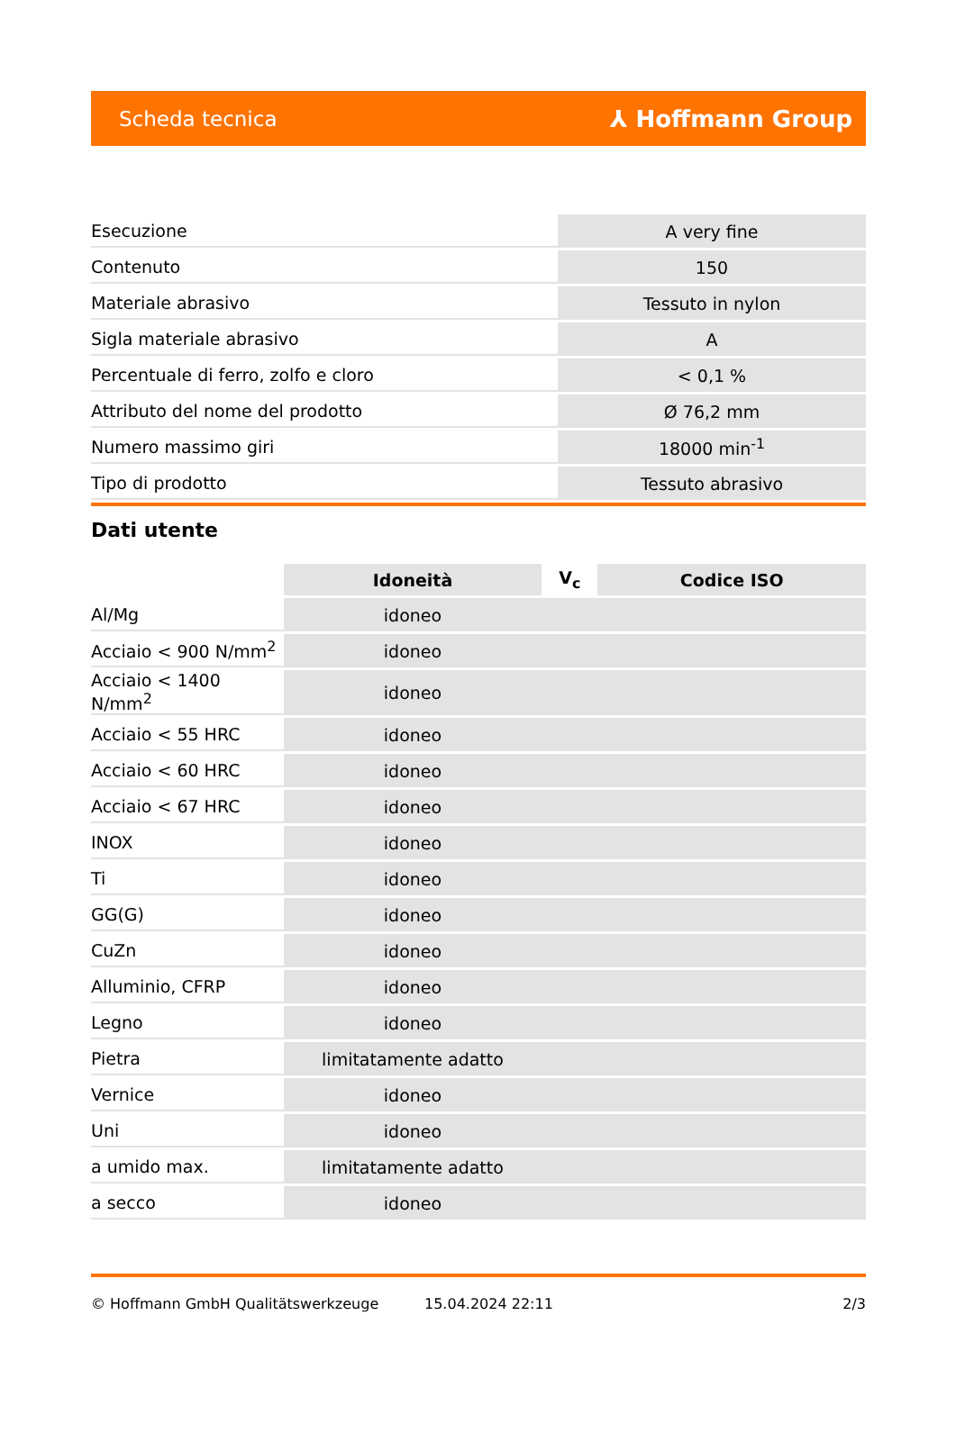Scheda tecnica ⅄ Hoffmann Group
| Esecuzione | A very fine |
| Contenuto | 150 |
| Materiale abrasivo | Tessuto in nylon |
| Sigla materiale abrasivo | A |
| Percentuale di ferro, zolfo e cloro | < 0,1 % |
| Attributo del nome del prodotto | Ø 76,2 mm |
| Numero massimo giri | 18000 min<sup>-1</sup> |
| Tipo di prodotto | Tessuto abrasivo |
Dati utente
| | Idoneità | V<sub>c</sub> | Codice ISO |
| --- | --- | --- | --- |
| Al/Mg | idoneo | | |
| Acciaio < 900 N/mm<sup>2</sup> | idoneo | | |
| Acciaio < 1400 N/mm<sup>2</sup> | idoneo | | |
| Acciaio < 55 HRC | idoneo | | |
| Acciaio < 60 HRC | idoneo | | |
| Acciaio < 67 HRC | idoneo | | |
| INOX | idoneo | | |
| Ti | idoneo | | |
| GG(G) | idoneo | | |
| CuZn | idoneo | | |
| Alluminio, CFRP | idoneo | | |
| Legno | idoneo | | |
| Pietra | limitatamente adatto | | |
| Vernice | idoneo | | |
| Uni | idoneo | | |
| a umido max. | limitatamente adatto | | |
| a secco | idoneo | | |
© Hoffmann GmbH Qualitätswerkzeuge 15.04.2024 22:11 2/3